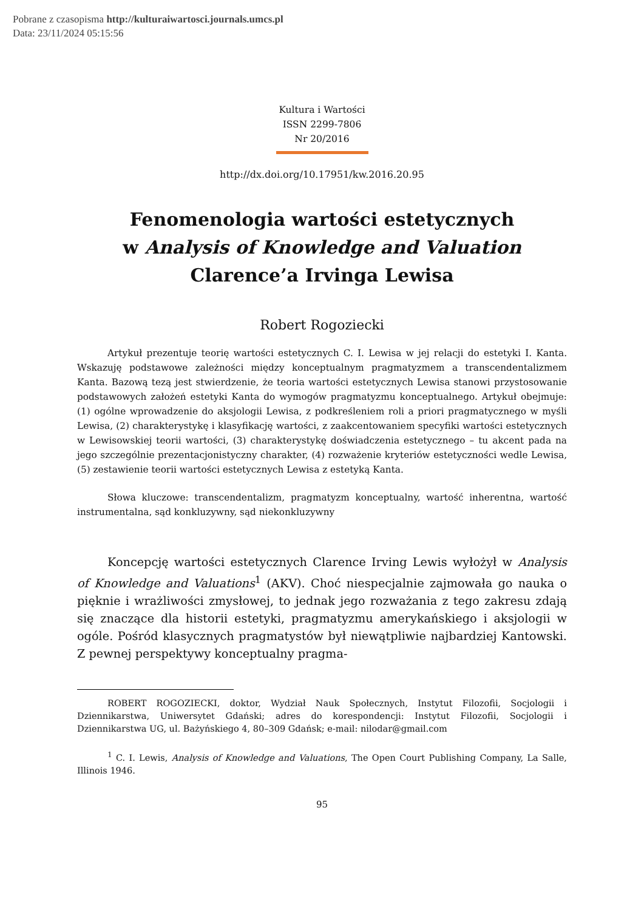Pobrane z czasopisma http://kulturaiwartosci.journals.umcs.pl
Data: 23/11/2024 05:15:56
Kultura i Wartości
ISSN 2299-7806
Nr 20/2016
http://dx.doi.org/10.17951/kw.2016.20.95
Fenomenologia wartości estetycznych
w Analysis of Knowledge and Valuation
Clarence’a Irvinga Lewisa
Robert Rogoziecki
Artykuł prezentuje teorię wartości estetycznych C. I. Lewisa w jej relacji do estetyki I. Kanta. Wskazuję podstawowe zależności między konceptualnym pragmatyzmem a transcendentalizmem Kanta. Bazową tezą jest stwierdzenie, że teoria wartości estetycznych Lewisa stanowi przystosowanie podstawowych założeń estetyki Kanta do wymogów pragmatyzmu konceptualnego. Artykuł obejmuje: (1) ogólne wprowadzenie do aksjologii Lewisa, z podkreśleniem roli a priori pragmatycznego w myśli Lewisa, (2) charakterystykę i klasyfikację wartości, z zaakcentowaniem specyfiki wartości estetycznych w Lewisowskiej teorii wartości, (3) charakterystykę doświadczenia estetycznego – tu akcent pada na jego szczególnie prezentacjonistyczny charakter, (4) rozważenie kryteriów estetyczności wedle Lewisa, (5) zestawienie teorii wartości estetycznych Lewisa z estetyką Kanta.
Słowa kluczowe: transcendentalizm, pragmatyzm konceptualny, wartość inherentna, wartość instrumentalna, sąd konkluzywny, sąd niekonkluzywny
Koncepcję wartości estetycznych Clarence Irving Lewis wyłożył w Analysis of Knowledge and Valuations<sup>1</sup> (AKV). Choć niespecjalnie zajmowała go nauka o pięknie i wrażliwości zmysłowej, to jednak jego rozważania z tego zakresu zdają się znaczące dla historii estetyki, pragmatyzmu amerykańskiego i aksjologii w ogóle. Pośród klasycznych pragmatystów był niewątpliwie najbardziej Kantowski. Z pewnej perspektywy konceptualny pragma-
ROBERT ROGOZIECKI, doktor, Wydział Nauk Społecznych, Instytut Filozofii, Socjologii i Dziennikarstwa, Uniwersytet Gdański; adres do korespondencji: Instytut Filozofii, Socjologii i Dziennikarstwa UG, ul. Bażyńskiego 4, 80–309 Gdańsk; e-mail: nilodar@gmail.com
<sup>1</sup> C. I. Lewis, Analysis of Knowledge and Valuations, The Open Court Publishing Company, La Salle, Illinois 1946.
95